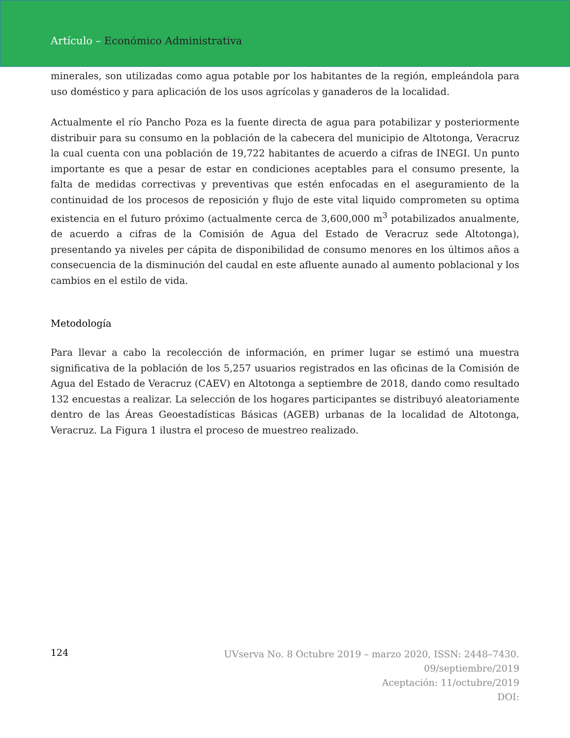Artículo – Económico Administrativa
minerales, son utilizadas como agua potable por los habitantes de la región, empleándola para uso doméstico y para aplicación de los usos agrícolas y ganaderos de la localidad.
Actualmente el río Pancho Poza es la fuente directa de agua para potabilizar y posteriormente distribuir para su consumo en la población de la cabecera del municipio de Altotonga, Veracruz la cual cuenta con una población de 19,722 habitantes de acuerdo a cifras de INEGI. Un punto importante es que a pesar de estar en condiciones aceptables para el consumo presente, la falta de medidas correctivas y preventivas que estén enfocadas en el aseguramiento de la continuidad de los procesos de reposición y flujo de este vital liquido comprometen su optima existencia en el futuro próximo (actualmente cerca de 3,600,000 m<sup>3</sup> potabilizados anualmente, de acuerdo a cifras de la Comisión de Agua del Estado de Veracruz sede Altotonga), presentando ya niveles per cápita de disponibilidad de consumo menores en los últimos años a consecuencia de la disminución del caudal en este afluente aunado al aumento poblacional y los cambios en el estilo de vida.
Metodología
Para llevar a cabo la recolección de información, en primer lugar se estimó una muestra significativa de la población de los 5,257 usuarios registrados en las oficinas de la Comisión de Agua del Estado de Veracruz (CAEV) en Altotonga a septiembre de 2018, dando como resultado 132 encuestas a realizar. La selección de los hogares participantes se distribuyó aleatoriamente dentro de las Áreas Geoestadísticas Básicas (AGEB) urbanas de la localidad de Altotonga, Veracruz. La Figura 1 ilustra el proceso de muestreo realizado.
124
UVserva No. 8 Octubre 2019 – marzo 2020, ISSN: 2448–7430.
09/septiembre/2019
Aceptación: 11/octubre/2019
DOI: